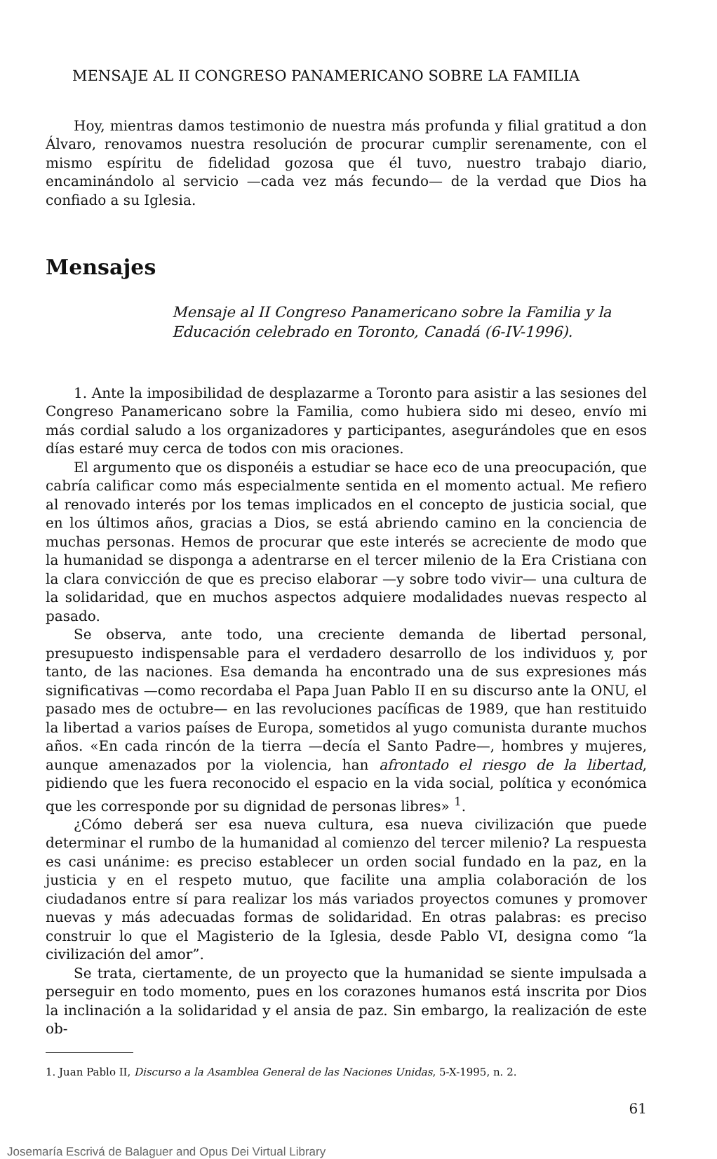MENSAJE AL II CONGRESO PANAMERICANO SOBRE LA FAMILIA
Hoy, mientras damos testimonio de nuestra más profunda y filial gratitud a don Álvaro, renovamos nuestra resolución de procurar cumplir serenamente, con el mismo espíritu de fidelidad gozosa que él tuvo, nuestro trabajo diario, encaminándolo al servicio —cada vez más fecundo— de la verdad que Dios ha confiado a su Iglesia.
Mensajes
Mensaje al II Congreso Panamericano sobre la Familia y la Educación celebrado en Toronto, Canadá (6-IV-1996).
1. Ante la imposibilidad de desplazarme a Toronto para asistir a las sesiones del Congreso Panamericano sobre la Familia, como hubiera sido mi deseo, envío mi más cordial saludo a los organizadores y participantes, asegurándoles que en esos días estaré muy cerca de todos con mis oraciones.
El argumento que os disponéis a estudiar se hace eco de una preocupación, que cabría calificar como más especialmente sentida en el momento actual. Me refiero al renovado interés por los temas implicados en el concepto de justicia social, que en los últimos años, gracias a Dios, se está abriendo camino en la conciencia de muchas personas. Hemos de procurar que este interés se acreciente de modo que la humanidad se disponga a adentrarse en el tercer milenio de la Era Cristiana con la clara convicción de que es preciso elaborar —y sobre todo vivir— una cultura de la solidaridad, que en muchos aspectos adquiere modalidades nuevas respecto al pasado.
Se observa, ante todo, una creciente demanda de libertad personal, presupuesto indispensable para el verdadero desarrollo de los individuos y, por tanto, de las naciones. Esa demanda ha encontrado una de sus expresiones más significativas —como recordaba el Papa Juan Pablo II en su discurso ante la ONU, el pasado mes de octubre— en las revoluciones pacíficas de 1989, que han restituido la libertad a varios países de Europa, sometidos al yugo comunista durante muchos años. «En cada rincón de la tierra —decía el Santo Padre—, hombres y mujeres, aunque amenazados por la violencia, han afrontado el riesgo de la libertad, pidiendo que les fuera reconocido el espacio en la vida social, política y económica que les corresponde por su dignidad de personas libres» <sup>1</sup>.
¿Cómo deberá ser esa nueva cultura, esa nueva civilización que puede determinar el rumbo de la humanidad al comienzo del tercer milenio? La respuesta es casi unánime: es preciso establecer un orden social fundado en la paz, en la justicia y en el respeto mutuo, que facilite una amplia colaboración de los ciudadanos entre sí para realizar los más variados proyectos comunes y promover nuevas y más adecuadas formas de solidaridad. En otras palabras: es preciso construir lo que el Magisterio de la Iglesia, desde Pablo VI, designa como “la civilización del amor”.
Se trata, ciertamente, de un proyecto que la humanidad se siente impulsada a perseguir en todo momento, pues en los corazones humanos está inscrita por Dios la inclinación a la solidaridad y el ansia de paz. Sin embargo, la realización de este ob-
1. Juan Pablo II, Discurso a la Asamblea General de las Naciones Unidas, 5-X-1995, n. 2.
61
Josemaría Escrivá de Balaguer and Opus Dei Virtual Library